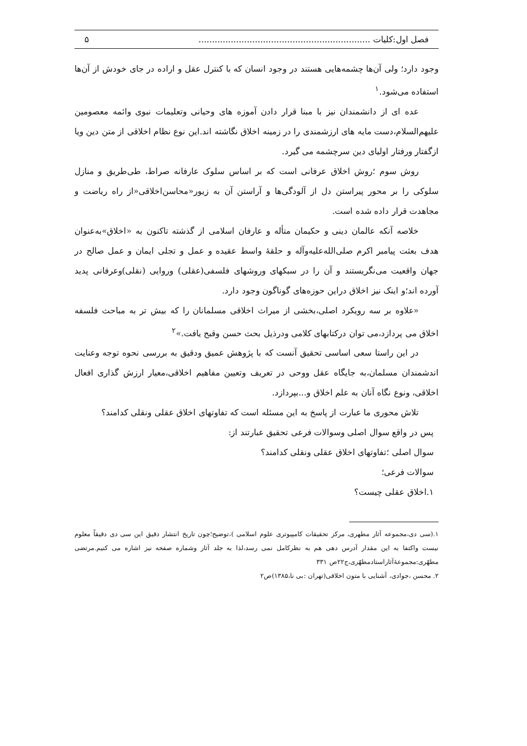فصل اول:کلیات ................................................................ ۵
وجود دارد؛ ولی آن‌ها چشمه‌هایی هستند در وجود انسان که با کنترل عقل و اراده در جای خودش از آن‌ها استفاده می‌شود.<sup>۱</sup>
عده ای از دانشمندان نیز با مبنا قرار دادن آموزه های وحیانی وتعلیمات نبوی وائمه معصومین علیهم‌السلام،دست مایه های ارزشمندی را در زمینه اخلاق نگاشته اند.این نوع نظام اخلاقی از متن دین ویا ازگفتار ورفتار اولیای دین سرچشمه می گیرد.
روش سوم ؛روش اخلاق عرفانی است که بر اساس سلوک عارفانه صراط، طی‌طریق و منازل سلوکی را بر محور پیراستن دل از آلودگی‌ها و آراستن آن به زیور«محاسن‌اخلاقی«از راه ریاضت و مجاهدت قرار داده شده است.
خلاصه آنکه عالمان دینی و حکیمان متأله و عارفان اسلامی از گذشته تاکنون به «اخلاق»به‌عنوان هدف بعثت پیامبر اکرم صلی‌الله‌علیه‌وآله و حلقهٔ واسط عقیده و عمل و تجلی ایمان و عمل صالح در جهان واقعیت می‌نگریستند و آن را در سبکهای وروشهای فلسفی(عقلی) وروایی (نقلی)وعرفانی پدید آورده اند؛و اینک نیز اخلاق دراین حوزه‌های گوناگون وجود دارد.
«علاوه بر سه رویکرد اصلی،بخشی از میراث اخلاقی مسلمانان را که بیش تر به مباحث فلسفه اخلاق می پردازد،می توان درکتابهای کلامی ودرذیل بحث حسن وقبح یافت.»<sup>۲</sup>
در این راستا سعی اساسی تحقیق آنست که با پژوهش عمیق ودقیق به بررسی نحوه توجه وعنایت اندشمندان مسلمان،به جایگاه عقل ووحی در تعریف وتعیین مفاهیم اخلاقی،معیار ارزش گذاری افعال اخلاقی، ونوع نگاه آنان به علم اخلاق و...بپردازد.
تلاش محوری ما عبارت از پاسخ به این مسئله است که تفاوتهای اخلاق عقلی ونقلی کدامند؟
پس در واقع سوال اصلی وسوالات فرعی تحقیق عبارتند از:
سوال اصلی ؛تفاوتهای اخلاق عقلی ونقلی کدامند؟
سوالات فرعی؛
۱.اخلاق عقلی چیست؟
۱.(سی دی،مجموعه آثار مطهری، مرکز تحقیقات کامپیوتری علوم اسلامی )،توضیح؛چون تاریخ انتشار دقیق این سی دی دقیقاً معلوم نیست واکتفا به این مقدار آدرس دهی هم به نظرکامل نمی رسد،لذا به جلد آثار وشماره صفحه نیز اشاره می کنیم.مرتضی مطهّری:مجموعهٔ‌آثاراستادمطهّری،ج۲۲ص ۳۳۱
۲. محسن ،جوادی، آشنایی با متون اخلاقی(تهران :بی نا،۱۳۸۵)ص۲